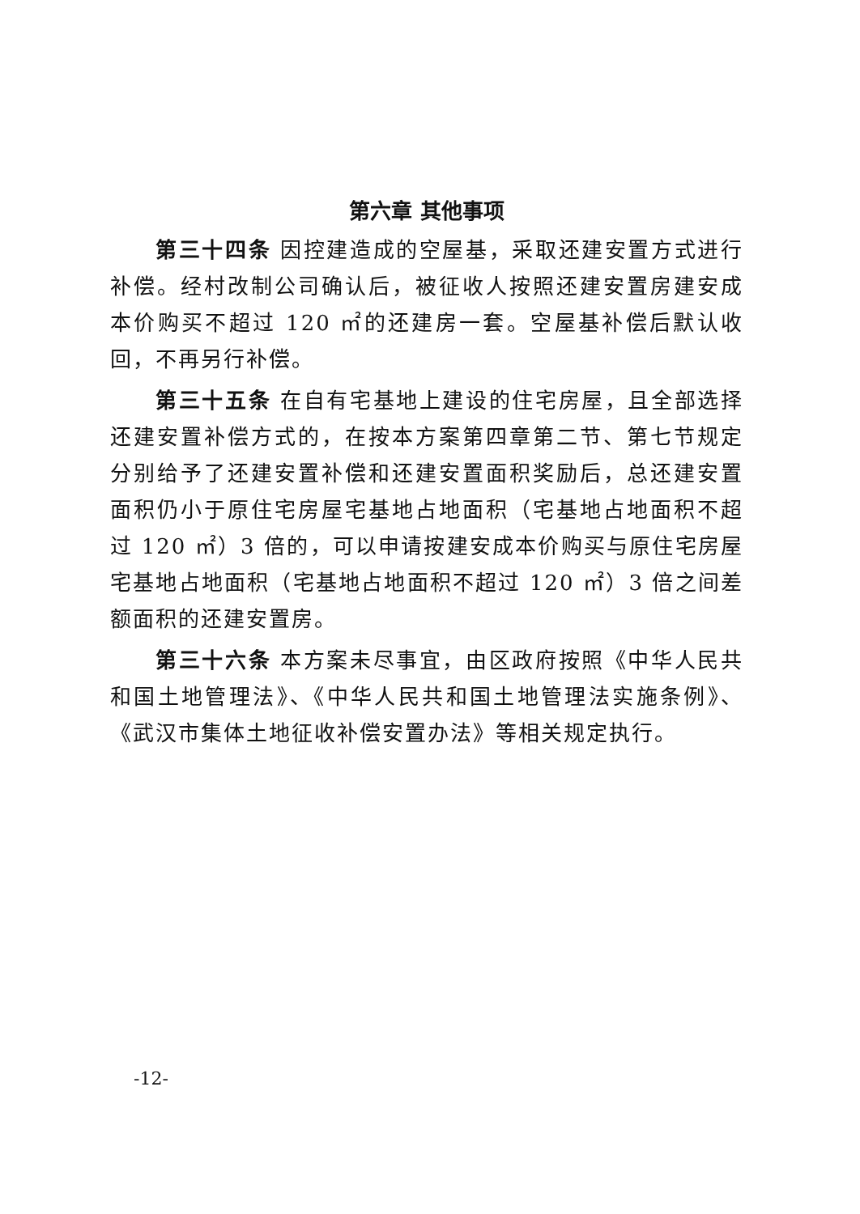第六章 其他事项
第三十四条 因控建造成的空屋基，采取还建安置方式进行补偿。经村改制公司确认后，被征收人按照还建安置房建安成本价购买不超过 120 ㎡的还建房一套。空屋基补偿后默认收回，不再另行补偿。
第三十五条 在自有宅基地上建设的住宅房屋，且全部选择还建安置补偿方式的，在按本方案第四章第二节、第七节规定分别给予了还建安置补偿和还建安置面积奖励后，总还建安置面积仍小于原住宅房屋宅基地占地面积（宅基地占地面积不超过 120 ㎡）3 倍的，可以申请按建安成本价购买与原住宅房屋宅基地占地面积（宅基地占地面积不超过 120 ㎡）3 倍之间差额面积的还建安置房。
第三十六条 本方案未尽事宜，由区政府按照《中华人民共和国土地管理法》、《中华人民共和国土地管理法实施条例》、《武汉市集体土地征收补偿安置办法》等相关规定执行。
-12-